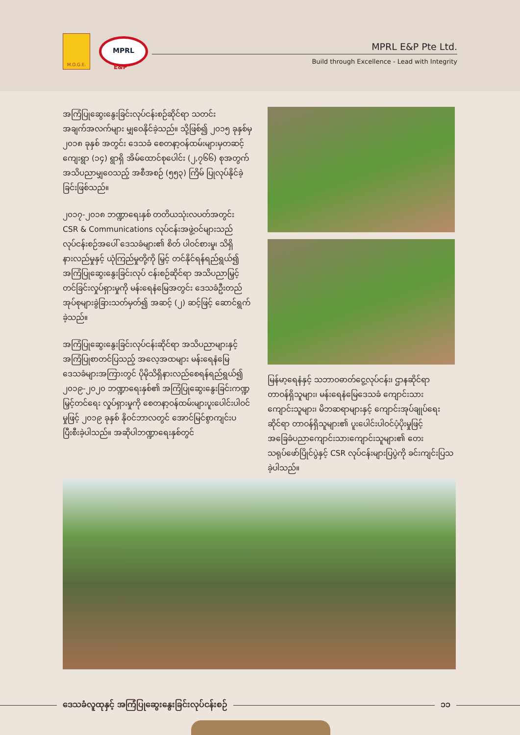M.O.G.E.
MPRL
E&P
MPRL E&P Pte Ltd.
Build through Excellence - Lead with Integrity
အကြံပြုဆွေးနွေးခြင်းလုပ်ငန်းစဉ်ဆိုင်ရာ သတင်းအချက်အလက်များ မျှဝေနိုင်ခဲ့သည်။ သို့ဖြစ်၍ ၂၀၁၅ ခုနှစ်မှ ၂၀၁၈ ခုနှစ် အတွင်း ဒေသခံ စေတနာ့ဝန်ထမ်းများမှတဆင့် ကျေးရွာ (၁၄) ရွာရှိ အိမ်ထောင်စုပေါင်း (၂,၇၆၆) စုအတွက် အသိပညာမျှဝေသည့် အစီအစဉ် (၅၅၃) ကြိမ် ပြုလုပ်နိုင်ခဲ့ခြင်းဖြစ်သည်။
၂၀၁၇-၂၀၁၈ ဘဏ္ဍာရေးနှစ် တတိယသုံးလပတ်အတွင်း CSR & Communications လုပ်ငန်းအဖွဲ့ဝင်များသည် လုပ်ငန်းစဉ်အပေါ် ဒေသခံများ၏ စိတ် ပါဝင်စားမှု၊ သိရှိနားလည်မှုနှင့် ယုံကြည်မှုတို့ကို မြှင့် တင်နိုင်ရန်ရည်ရွယ်၍ အကြံပြုဆွေးနွေးခြင်းလုပ် ငန်းစဉ်ဆိုင်ရာ အသိပညာမြှင့်တင်ခြင်းလှုပ်ရှားမှုကို မန်းရေနံမြေအတွင်း ဒေသခံဦးတည်အုပ်စုများခွဲခြားသတ်မှတ်၍ အဆင့် (၂) ဆင့်ဖြင့် ဆောင်ရွက်ခဲ့သည်။
အကြံပြုဆွေးနွေးခြင်းလုပ်ငန်းဆိုင်ရာ အသိပညာများနှင့် အကြံပြုစာတင်ပြသည့် အလေ့အထများ မန်းရေနံမြေ ဒေသခံများအကြားတွင် ပိုမိုသိရှိနားလည်စေရန်ရည်ရွယ်၍ ၂၀၁၉-၂၀၂၀ ဘဏ္ဍာရေးနှစ်၏ အကြံပြုဆွေးနွေးခြင်းကဏ္ဍမြှင့်တင်ရေး လှုပ်ရှားမှုကို စေတနာ့ဝန်ထမ်းများပူးပေါင်းပါဝင်မှုဖြင့် ၂၀၁၉ ခုနှစ် နိုဝင်ဘာလတွင် အောင်မြင်စွာကျင်းပပြီးစီးခဲ့ပါသည်။ အဆိုပါဘဏ္ဍာရေးနှစ်တွင်
မြန်မာ့ရေနံနှင့် သဘာဝဓာတ်ငွေ့လုပ်ငန်း၊ ဌာနဆိုင်ရာတာဝန်ရှိသူများ၊ မန်းရေနံမြေဒေသခံ ကျောင်းသားကျောင်းသူများ၊ မိဘဆရာများနှင့် ကျောင်းအုပ်ချုပ်ရေးဆိုင်ရာ တာဝန်ရှိသူများ၏ ပူးပေါင်းပါဝင်ပံ့ပိုးမှုဖြင့် အခြေခံပညာကျောင်းသားကျောင်းသူများ၏ တေးသရုပ်ဖော်ပြိုင်ပွဲနှင့် CSR လုပ်ငန်းများပြပွဲကို ခင်းကျင်းပြသခဲ့ပါသည်။
ဒေသခံလူထုနှင့် အကြံပြုဆွေးနွေးခြင်းလုပ်ငန်းစဉ်
၁၁